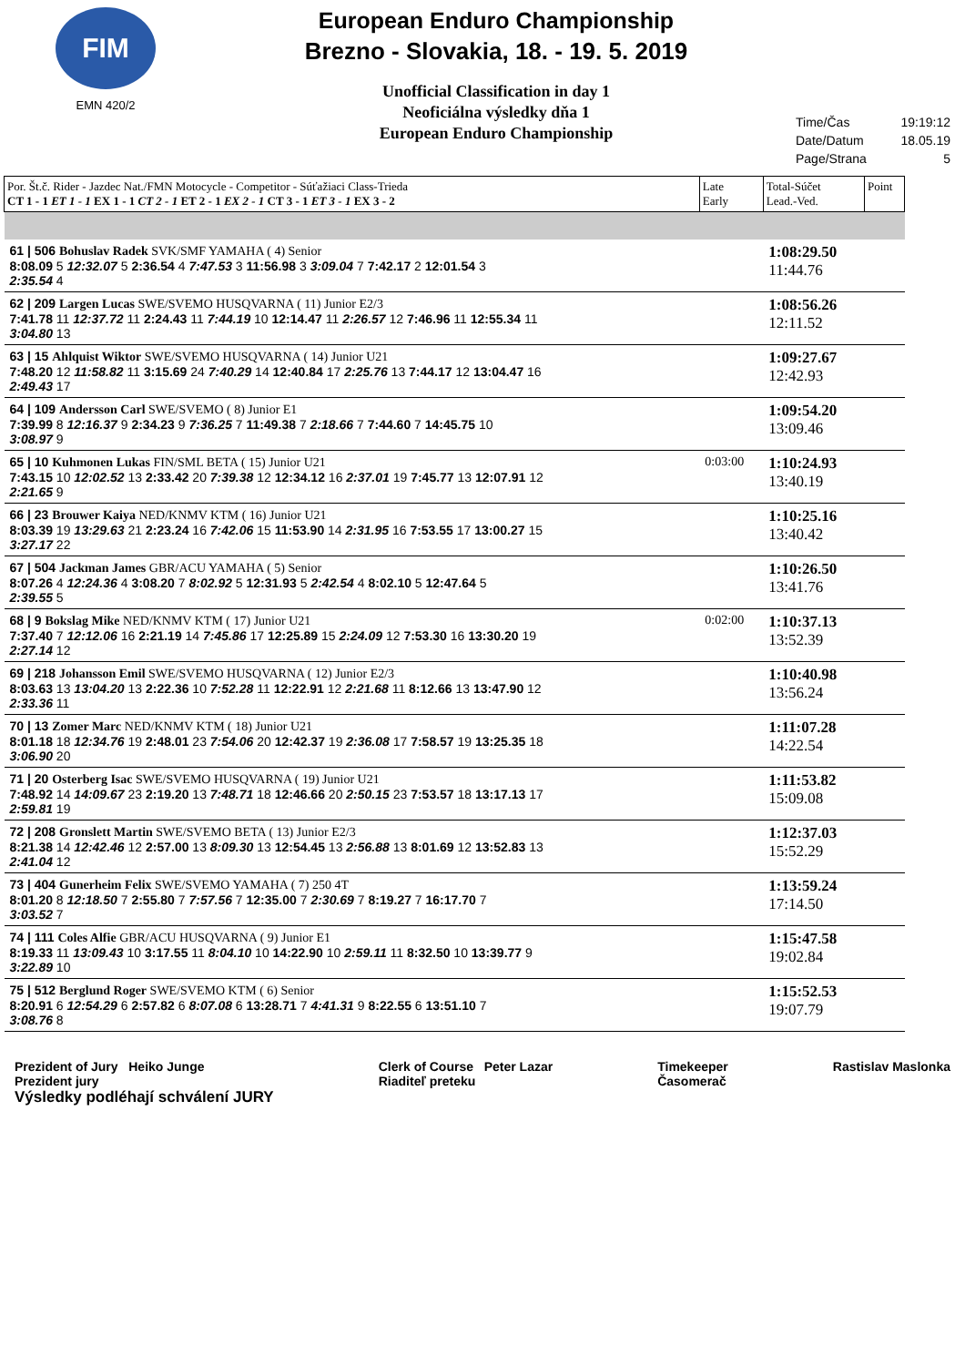FIM
EMN 420/2
European Enduro Championship
Brezno - Slovakia, 18. - 19. 5. 2019
Unofficial Classification in day 1
Neoficiálna výsledky dňa 1
European Enduro Championship
Time/Čas 19:19:12
Date/Datum 18.05.19
Page/Strana 5
| Por. Št.č. Rider - Jazdec Nat./FMN Motocycle - Competitor - Súťažiaci Class-Trieda CT 1 - 1 ET 1 - 1 EX 1 - 1 CT 2 - 1 ET 2 - 1 EX 2 - 1 CT 3 - 1 ET 3 - 1 EX 3 - 2 | Late Early | Total-Súčet Lead.-Ved. | Point |
| --- | --- | --- | --- |
| 61 / 506 Bohuslav Radek SVK/SMF YAMAHA ( 4) Senior 8:08.09 5 12:32.07 5 2:36.54 4 7:47.53 3 11:56.98 3 3:09.04 7 7:42.17 2 12:01.54 3 2:35.54 4 | | 1:08:29.50 11:44.76 | |
| 62 / 209 Largen Lucas SWE/SVEMO HUSQVARNA ( 11) Junior E2/3 7:41.78 11 12:37.72 11 2:24.43 11 7:44.19 10 12:14.47 11 2:26.57 12 7:46.96 11 12:55.34 11 3:04.80 13 | | 1:08:56.26 12:11.52 | |
| 63 / 15 Ahlquist Wiktor SWE/SVEMO HUSQVARNA ( 14) Junior U21 7:48.20 12 11:58.82 11 3:15.69 24 7:40.29 14 12:40.84 17 2:25.76 13 7:44.17 12 13:04.47 16 2:49.43 17 | | 1:09:27.67 12:42.93 | |
| 64 / 109 Andersson Carl SWE/SVEMO ( 8) Junior E1 7:39.99 8 12:16.37 9 2:34.23 9 7:36.25 7 11:49.38 7 2:18.66 7 7:44.60 7 14:45.75 10 3:08.97 9 | | 1:09:54.20 13:09.46 | |
| 65 / 10 Kuhmonen Lukas FIN/SML BETA ( 15) Junior U21 7:43.15 10 12:02.52 13 2:33.42 20 7:39.38 12 12:34.12 16 2:37.01 19 7:45.77 13 12:07.91 12 2:21.65 9 | 0:03:00 | 1:10:24.93 13:40.19 | |
| 66 / 23 Brouwer Kaiya NED/KNMV KTM ( 16) Junior U21 8:03.39 19 13:29.63 21 2:23.24 16 7:42.06 15 11:53.90 14 2:31.95 16 7:53.55 17 13:00.27 15 3:27.17 22 | | 1:10:25.16 13:40.42 | |
| 67 / 504 Jackman James GBR/ACU YAMAHA ( 5) Senior 8:07.26 4 12:24.36 4 3:08.20 7 8:02.92 5 12:31.93 5 2:42.54 4 8:02.10 5 12:47.64 5 2:39.55 5 | | 1:10:26.50 13:41.76 | |
| 68 / 9 Bokslag Mike NED/KNMV KTM ( 17) Junior U21 7:37.40 7 12:12.06 16 2:21.19 14 7:45.86 17 12:25.89 15 2:24.09 12 7:53.30 16 13:30.20 19 2:27.14 12 | 0:02:00 | 1:10:37.13 13:52.39 | |
| 69 / 218 Johansson Emil SWE/SVEMO HUSQVARNA ( 12) Junior E2/3 8:03.63 13 13:04.20 13 2:22.36 10 7:52.28 11 12:22.91 12 2:21.68 11 8:12.66 13 13:47.90 12 2:33.36 11 | | 1:10:40.98 13:56.24 | |
| 70 / 13 Zomer Marc NED/KNMV KTM ( 18) Junior U21 8:01.18 18 12:34.76 19 2:48.01 23 7:54.06 20 12:42.37 19 2:36.08 17 7:58.57 19 13:25.35 18 3:06.90 20 | | 1:11:07.28 14:22.54 | |
| 71 / 20 Osterberg Isac SWE/SVEMO HUSQVARNA ( 19) Junior U21 7:48.92 14 14:09.67 23 2:19.20 13 7:48.71 18 12:46.66 20 2:50.15 23 7:53.57 18 13:17.13 17 2:59.81 19 | | 1:11:53.82 15:09.08 | |
| 72 / 208 Gronslett Martin SWE/SVEMO BETA ( 13) Junior E2/3 8:21.38 14 12:42.46 12 2:57.00 13 8:09.30 13 12:54.45 13 2:56.88 13 8:01.69 12 13:52.83 13 2:41.04 12 | | 1:12:37.03 15:52.29 | |
| 73 / 404 Gunerheim Felix SWE/SVEMO YAMAHA ( 7) 250 4T 8:01.20 8 12:18.50 7 2:55.80 7 7:57.56 7 12:35.00 7 2:30.69 7 8:19.27 7 16:17.70 7 3:03.52 7 | | 1:13:59.24 17:14.50 | |
| 74 / 111 Coles Alfie GBR/ACU HUSQVARNA ( 9) Junior E1 8:19.33 11 13:09.43 10 3:17.55 11 8:04.10 10 14:22.90 10 2:59.11 11 8:32.50 10 13:39.77 9 3:22.89 10 | | 1:15:47.58 19:02.84 | |
| 75 / 512 Berglund Roger SWE/SVEMO KTM ( 6) Senior 8:20.91 6 12:54.29 6 2:57.82 6 8:07.08 6 13:28.71 7 4:41.31 9 8:22.55 6 13:51.10 7 3:08.76 8 | | 1:15:52.53 19:07.79 | |
Prezident of Jury Heiko Junge
Prezident jury
Výsledky podléhají schválení JURY
Clerk of Course Peter Lazar
Riaditeľ preteku
Timekeeper
Časomerač
Rastislav Maslonka